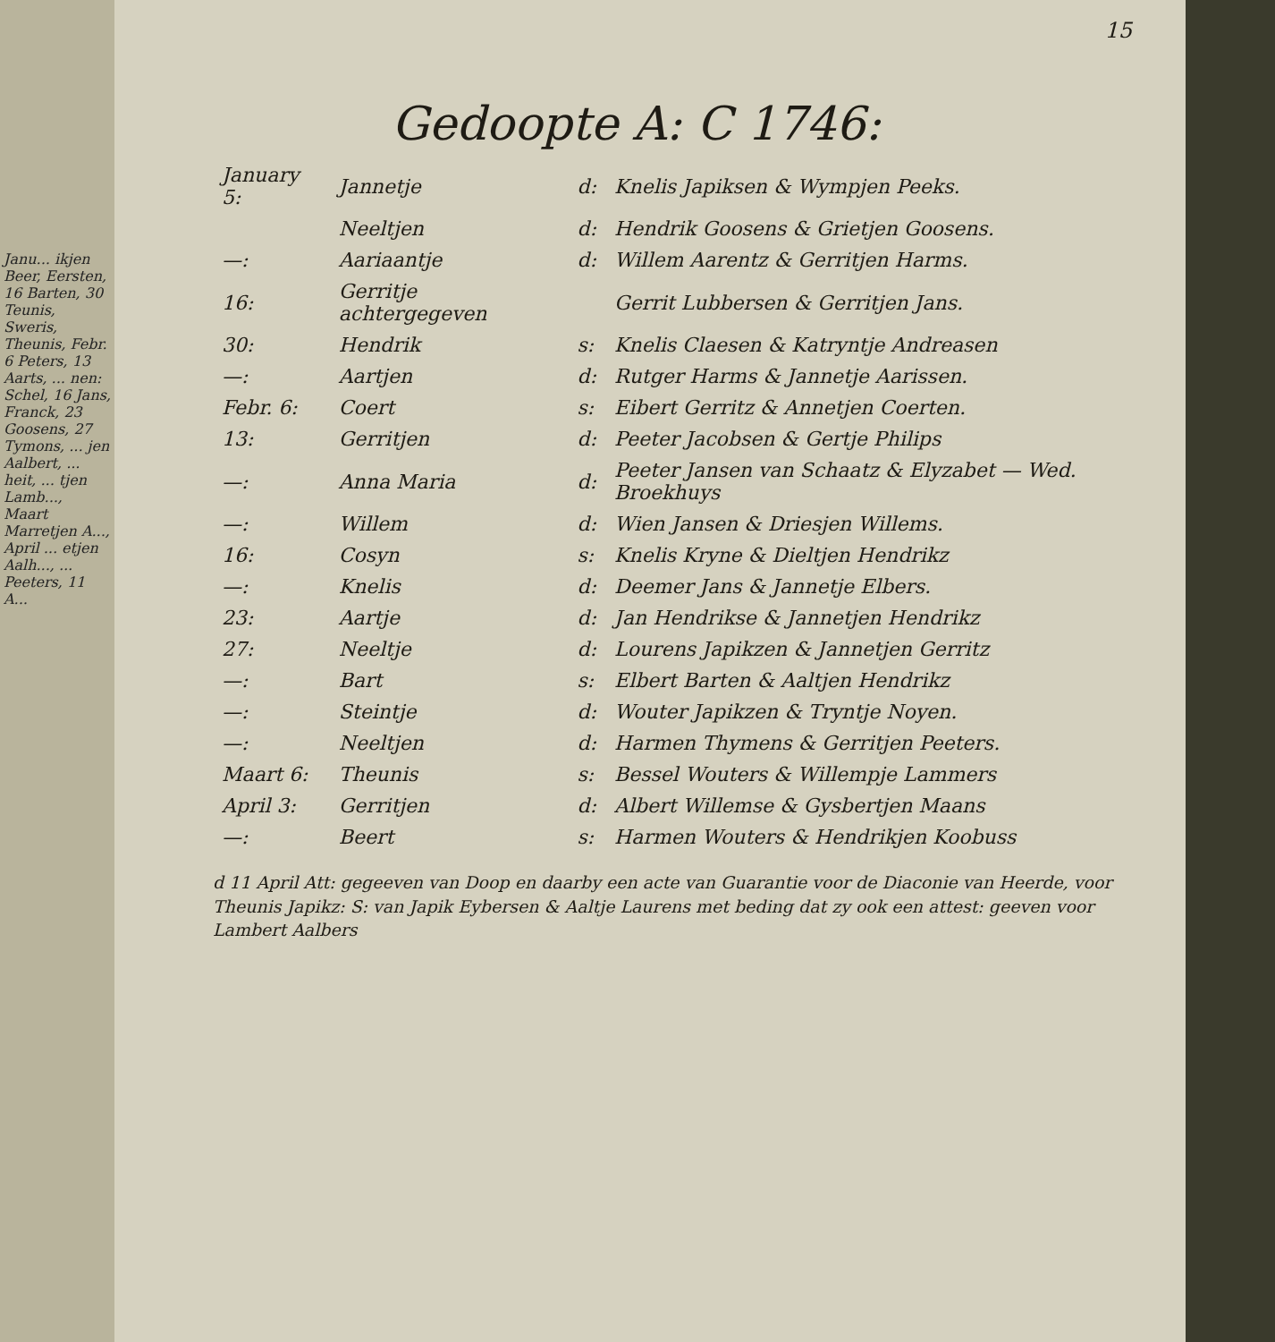Janu... ikjen Beer, Eersten, 16 Barten, 30 Teunis, Sweris, Theunis, Febr. 6 Peters, 13 Aarts, ... nen: Schel, 16 Jans, Franck, 23 Goosens, 27 Tymons, ... jen Aalbert, ... heit, ... tjen Lamb..., Maart Marretjen A..., April ... etjen Aalh..., ... Peeters, 11 A...
15
Gedoopte A: C 1746:
| January 5: | Jannetje | d: | Knelis Japiksen & Wympjen Peeks. |
| | Neeltjen | d: | Hendrik Goosens & Grietjen Goosens. |
| —: | Aariaantje | d: | Willem Aarentz & Gerritjen Harms. |
| 16: | Gerritje achtergegeven | | Gerrit Lubbersen & Gerritjen Jans. |
| 30: | Hendrik | s: | Knelis Claesen & Katryntje Andreasen |
| —: | Aartjen | d: | Rutger Harms & Jannetje Aarissen. |
| Febr. 6: | Coert | s: | Eibert Gerritz & Annetjen Coerten. |
| 13: | Gerritjen | d: | Peeter Jacobsen & Gertje Philips |
| —: | Anna Maria | d: | Peeter Jansen van Schaatz & Elyzabet — Wed. Broekhuys |
| —: | Willem | d: | Wien Jansen & Driesjen Willems. |
| 16: | Cosyn | s: | Knelis Kryne & Dieltjen Hendrikz |
| —: | Knelis | d: | Deemer Jans & Jannetje Elbers. |
| 23: | Aartje | d: | Jan Hendrikse & Jannetjen Hendrikz |
| 27: | Neeltje | d: | Lourens Japikzen & Jannetjen Gerritz |
| —: | Bart | s: | Elbert Barten & Aaltjen Hendrikz |
| —: | Steintje | d: | Wouter Japikzen & Tryntje Noyen. |
| —: | Neeltjen | d: | Harmen Thymens & Gerritjen Peeters. |
| Maart 6: | Theunis | s: | Bessel Wouters & Willempje Lammers |
| April 3: | Gerritjen | d: | Albert Willemse & Gysbertjen Maans |
| —: | Beert | s: | Harmen Wouters & Hendrikjen Koobuss |
d 11 April Att: gegeeven van Doop en daarby een acte van Guarantie voor de Diaconie van Heerde, voor Theunis Japikz: S: van Japik Eybersen & Aaltje Laurens met beding dat zy ook een attest: geeven voor Lambert Aalbers